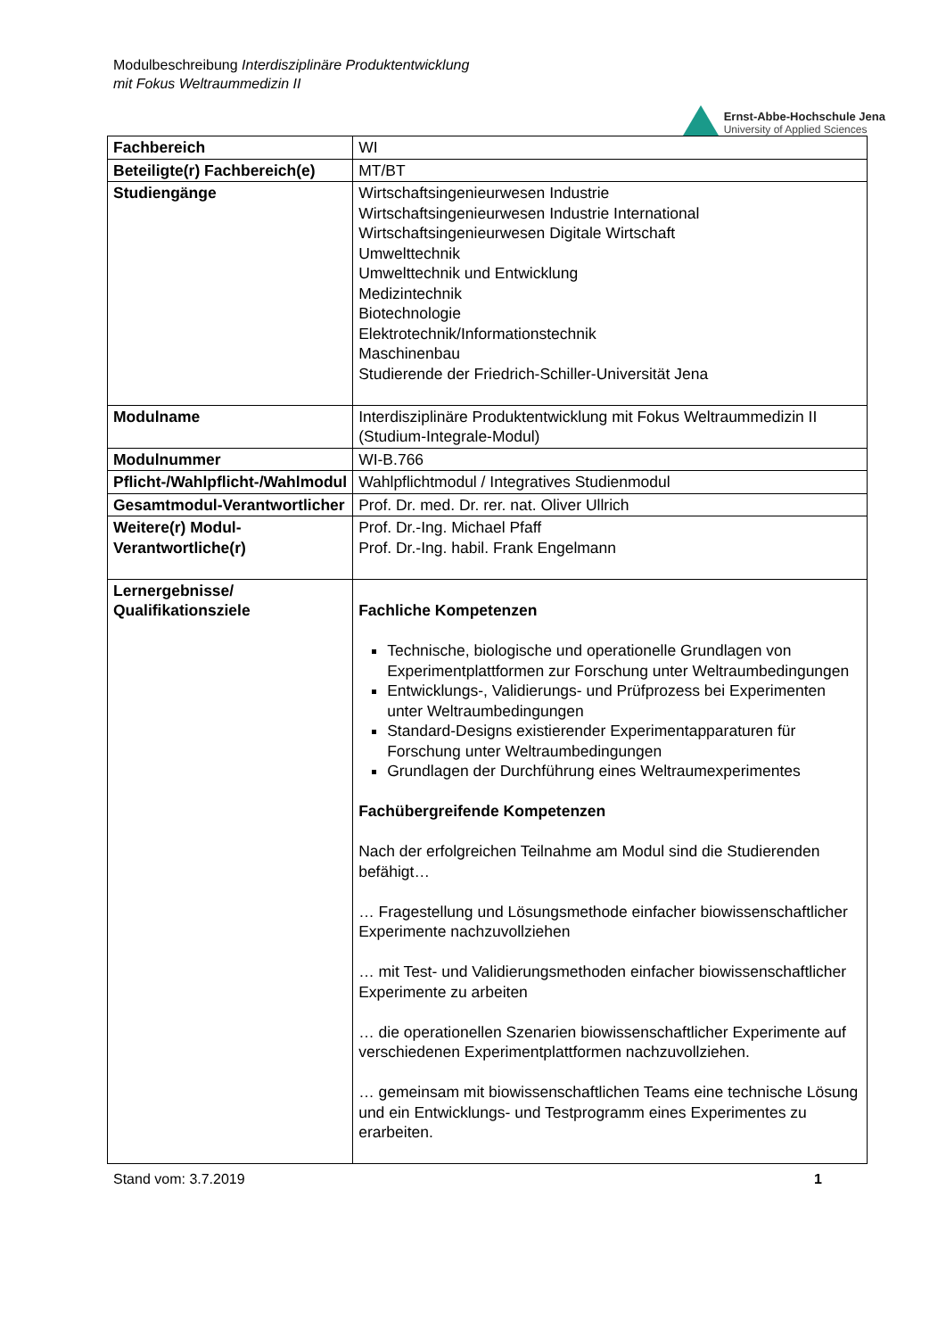Modulbeschreibung Interdisziplinäre Produktentwicklung
mit Fokus Weltraummedizin II
Ernst-Abbe-Hochschule Jena
University of Applied Sciences
| Fachbereich | WI |
| Beteiligte(r) Fachbereich(e) | MT/BT |
| Studiengänge | Wirtschaftsingenieurwesen Industrie Wirtschaftsingenieurwesen Industrie International Wirtschaftsingenieurwesen Digitale Wirtschaft Umwelttechnik Umwelttechnik und Entwicklung Medizintechnik Biotechnologie Elektrotechnik/Informationstechnik Maschinenbau Studierende der Friedrich-Schiller-Universität Jena |
| Modulname | Interdisziplinäre Produktentwicklung mit Fokus Weltraummedizin II (Studium-Integrale-Modul) |
| Modulnummer | WI-B.766 |
| Pflicht-/Wahlpflicht-/Wahlmodul | Wahlpflichtmodul / Integratives Studienmodul |
| Gesamtmodul-Verantwortlicher | Prof. Dr. med. Dr. rer. nat. Oliver Ullrich |
| Weitere(r) Modul-Verantwortliche(r) | Prof. Dr.-Ing. Michael Pfaff Prof. Dr.-Ing. habil. Frank Engelmann |
| Lernergebnisse/ Qualifikationsziele | Fachliche Kompetenzen Technische, biologische und operationelle Grundlagen von Experimentplattformen zur Forschung unter Weltraumbedingungen Entwicklungs-, Validierungs- und Prüfprozess bei Experimenten unter Weltraumbedingungen Standard-Designs existierender Experimentapparaturen für Forschung unter Weltraumbedingungen Grundlagen der Durchführung eines Weltraumexperimentes Fachübergreifende Kompetenzen Nach der erfolgreichen Teilnahme am Modul sind die Studierenden befähigt… … Fragestellung und Lösungsmethode einfacher biowissenschaftlicher Experimente nachzuvollziehen … mit Test- und Validierungsmethoden einfacher biowissenschaftlicher Experimente zu arbeiten … die operationellen Szenarien biowissenschaftlicher Experimente auf verschiedenen Experimentplattformen nachzuvollziehen. … gemeinsam mit biowissenschaftlichen Teams eine technische Lösung und ein Entwicklungs- und Testprogramm eines Experimentes zu erarbeiten. |
Stand vom: 3.7.2019 1